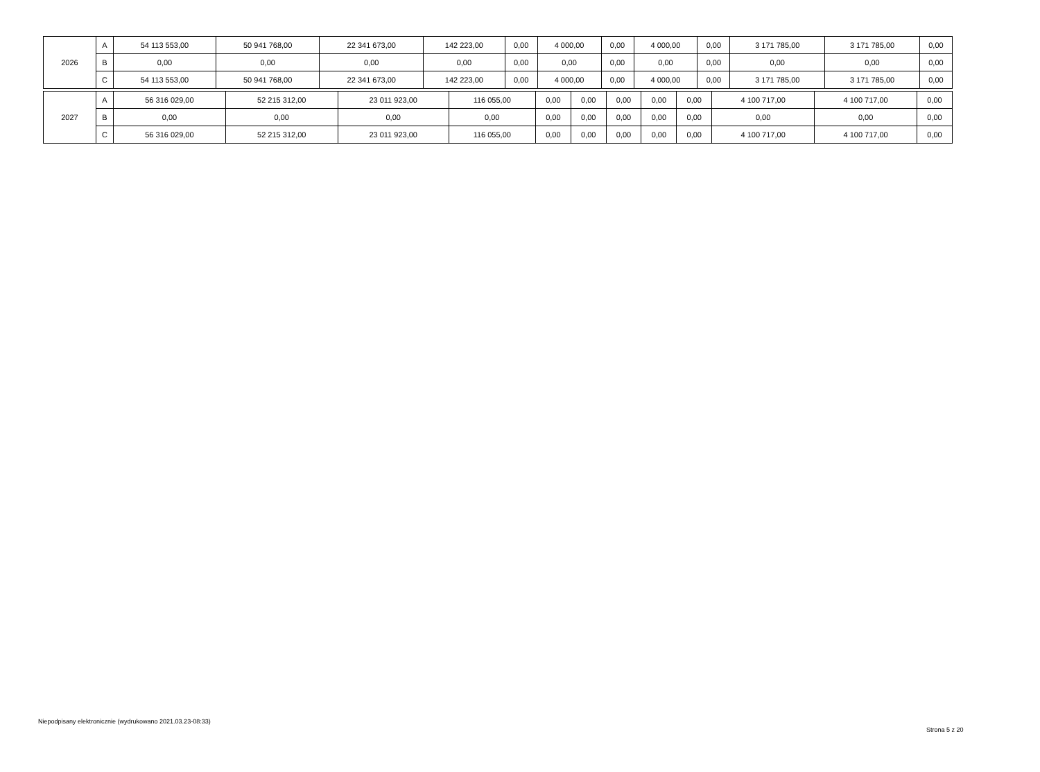| 2026 | A | 54 113 553,00 | 50 941 768,00 | 22 341 673,00 | 142 223,00 | 0,00 | 4 000,00 | 0,00 | 4 000,00 | 0,00 | 3 171 785,00 | 3 171 785,00 | 0,00 |
| | B | 0,00 | 0,00 | 0,00 | 0,00 | 0,00 | 0,00 | 0,00 | 0,00 | 0,00 | 0,00 | 0,00 | 0,00 |
| | C | 54 113 553,00 | 50 941 768,00 | 22 341 673,00 | 142 223,00 | 0,00 | 4 000,00 | 0,00 | 4 000,00 | 0,00 | 3 171 785,00 | 3 171 785,00 | 0,00 |
| 2027 | A | 56 316 029,00 | 52 215 312,00 | 23 011 923,00 | 116 055,00 | 0,00 | 0,00 | 0,00 | 0,00 | 0,00 | 4 100 717,00 | 4 100 717,00 | 0,00 |
| | B | 0,00 | 0,00 | 0,00 | 0,00 | 0,00 | 0,00 | 0,00 | 0,00 | 0,00 | 0,00 | 0,00 | 0,00 |
| | C | 56 316 029,00 | 52 215 312,00 | 23 011 923,00 | 116 055,00 | 0,00 | 0,00 | 0,00 | 0,00 | 0,00 | 4 100 717,00 | 4 100 717,00 | 0,00 |
Niepodpisany elektronicznie (wydrukowano 2021.03.23-08:33)
Strona 5 z 20